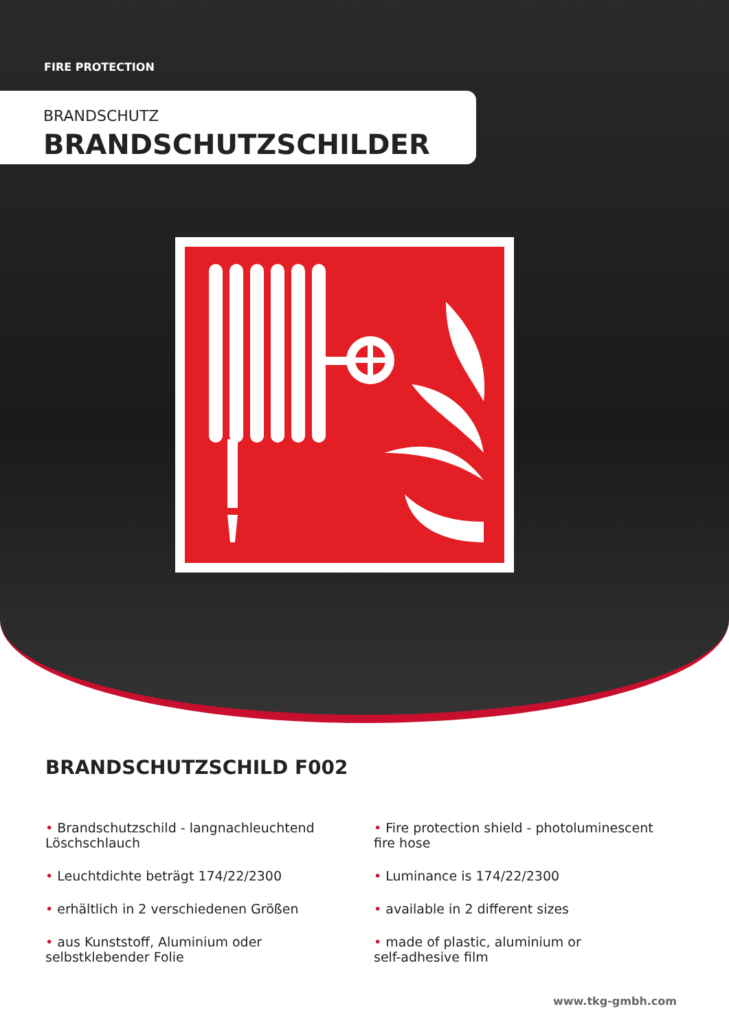FIRE PROTECTION
BRANDSCHUTZ
BRANDSCHUTZSCHILDER
BRANDSCHUTZSCHILD F002
• Brandschutzschild - langnachleuchtend
Löschschlauch
• Leuchtdichte beträgt 174/22/2300
• erhältlich in 2 verschiedenen Größen
• aus Kunststoff, Aluminium oder
selbstklebender Folie
• Fire protection shield - photoluminescent
fire hose
• Luminance is 174/22/2300
• available in 2 different sizes
• made of plastic, aluminium or
self-adhesive film
www.tkg-gmbh.com